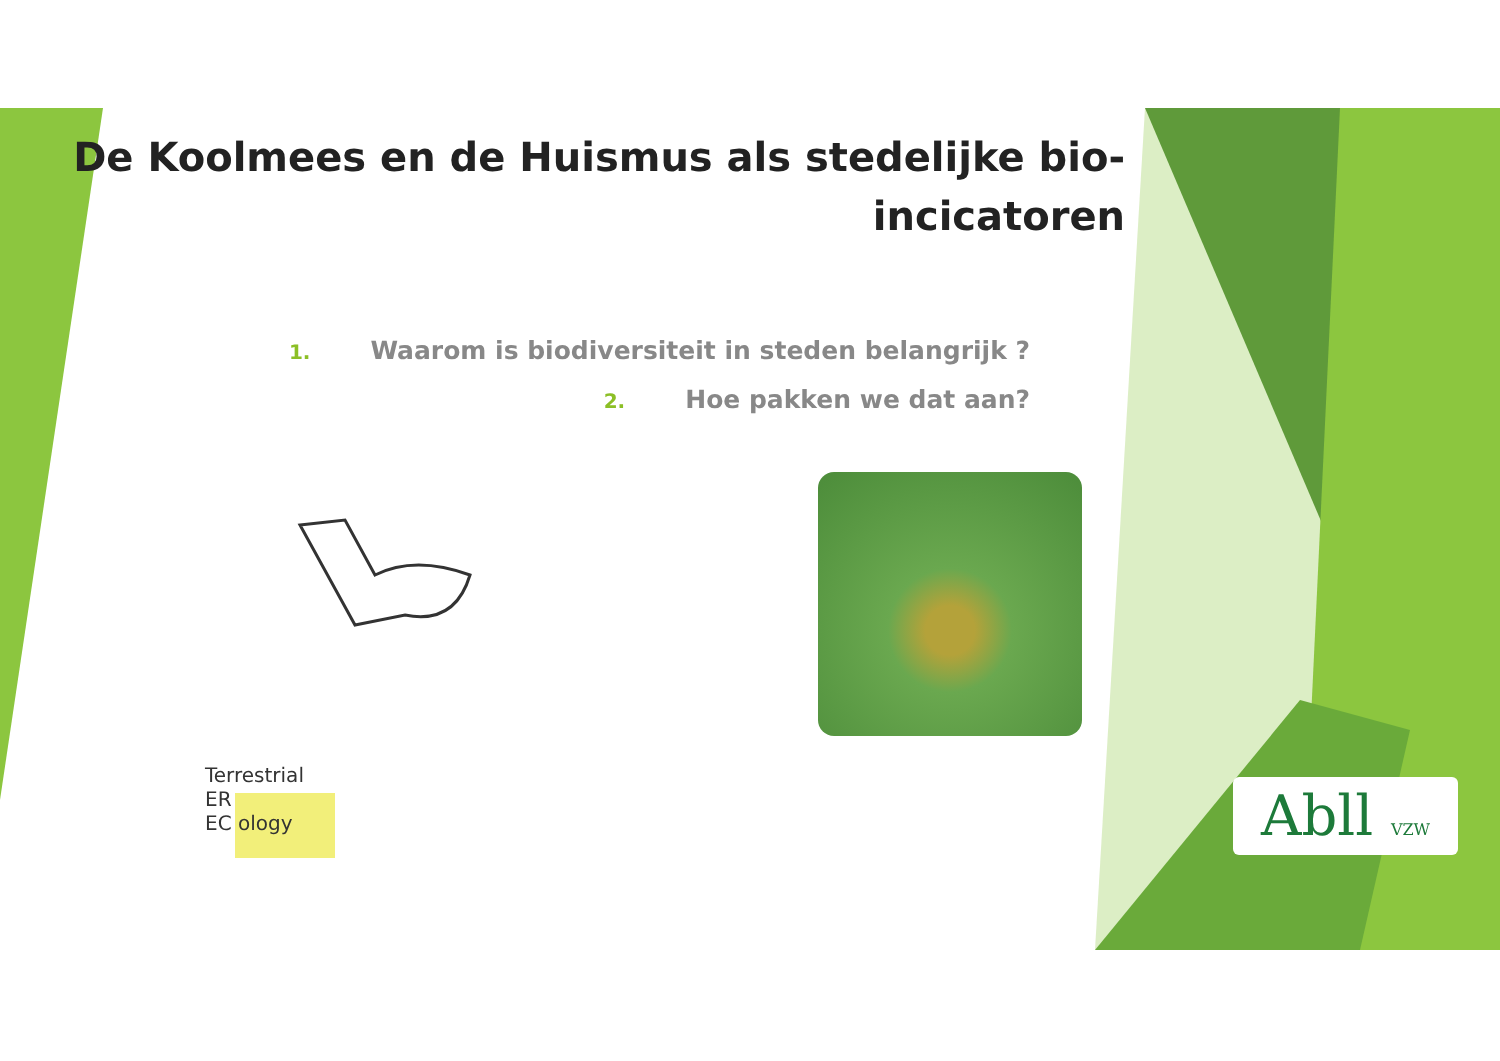De Koolmees en de Huismus als stedelijke bio-incicatoren
1. Waarom is biodiversiteit in steden belangrijk ?
2. Hoe pakken we dat aan?
Terrestrial
ER
EC ology
Abll VZW